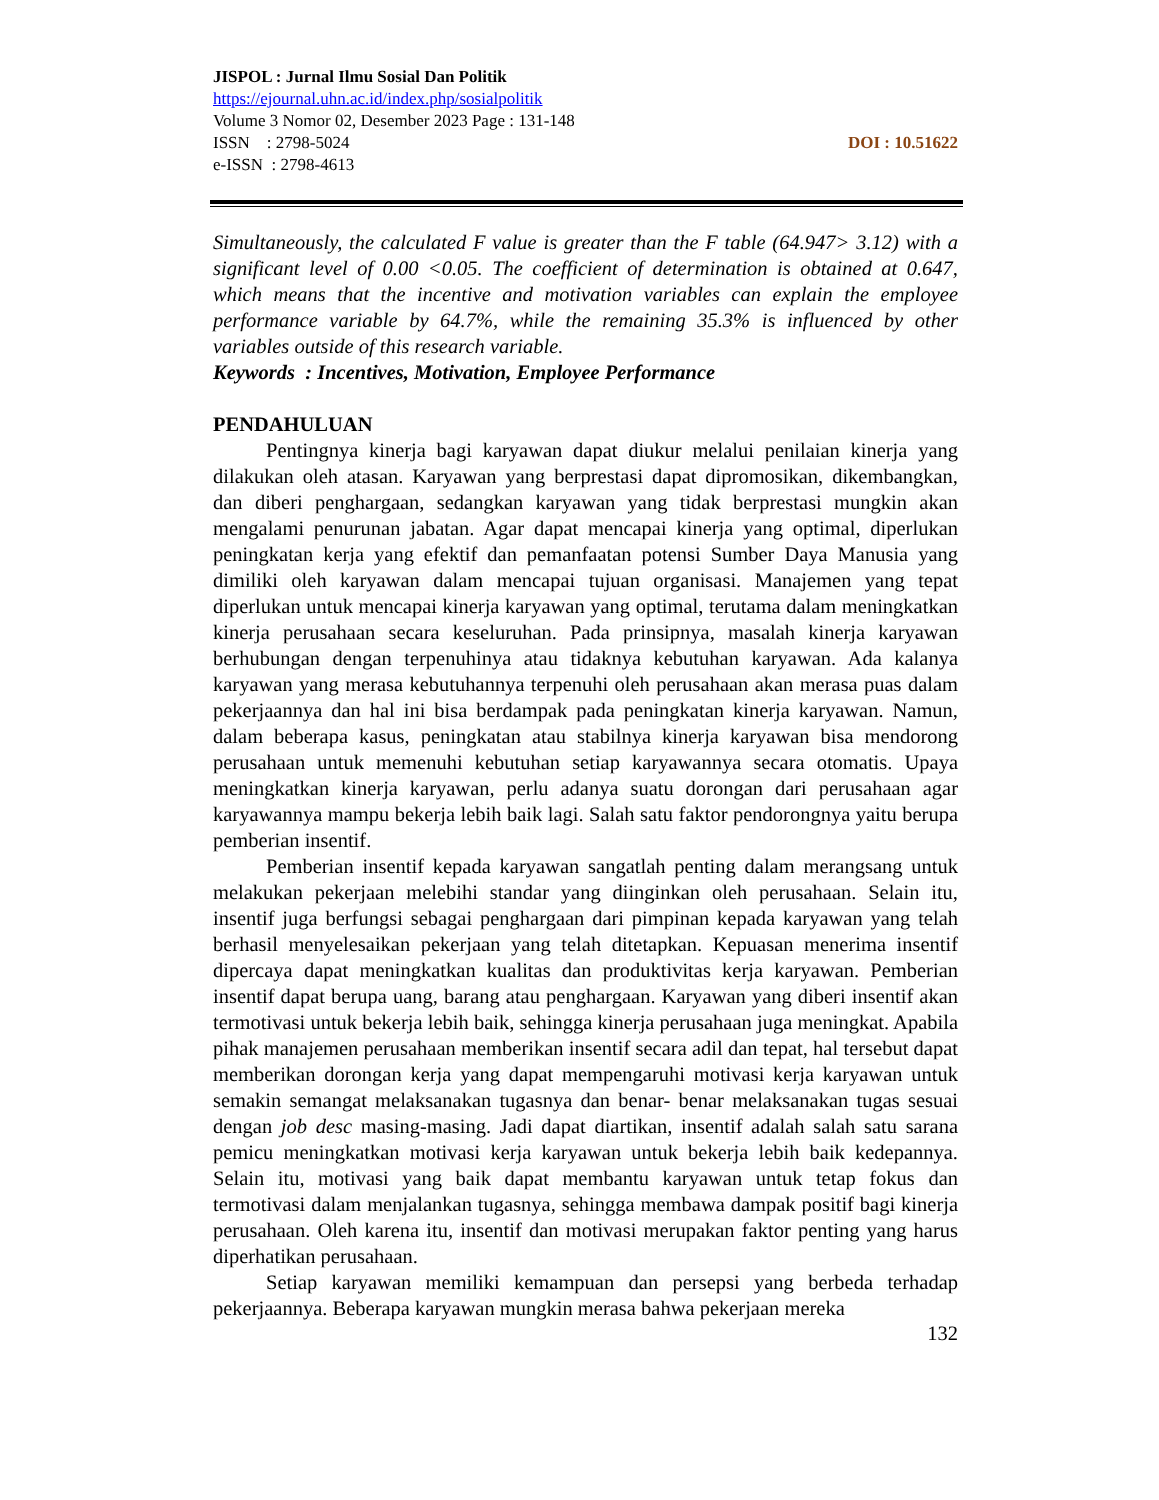JISPOL : Jurnal Ilmu Sosial Dan Politik
https://ejournal.uhn.ac.id/index.php/sosialpolitik
Volume 3 Nomor 02, Desember 2023 Page : 131-148
ISSN : 2798-5024 DOI : 10.51622
e-ISSN : 2798-4613
Simultaneously, the calculated F value is greater than the F table (64.947> 3.12) with a significant level of 0.00 <0.05. The coefficient of determination is obtained at 0.647, which means that the incentive and motivation variables can explain the employee performance variable by 64.7%, while the remaining 35.3% is influenced by other variables outside of this research variable.
Keywords : Incentives, Motivation, Employee Performance
PENDAHULUAN
Pentingnya kinerja bagi karyawan dapat diukur melalui penilaian kinerja yang dilakukan oleh atasan. Karyawan yang berprestasi dapat dipromosikan, dikembangkan, dan diberi penghargaan, sedangkan karyawan yang tidak berprestasi mungkin akan mengalami penurunan jabatan. Agar dapat mencapai kinerja yang optimal, diperlukan peningkatan kerja yang efektif dan pemanfaatan potensi Sumber Daya Manusia yang dimiliki oleh karyawan dalam mencapai tujuan organisasi. Manajemen yang tepat diperlukan untuk mencapai kinerja karyawan yang optimal, terutama dalam meningkatkan kinerja perusahaan secara keseluruhan. Pada prinsipnya, masalah kinerja karyawan berhubungan dengan terpenuhinya atau tidaknya kebutuhan karyawan. Ada kalanya karyawan yang merasa kebutuhannya terpenuhi oleh perusahaan akan merasa puas dalam pekerjaannya dan hal ini bisa berdampak pada peningkatan kinerja karyawan. Namun, dalam beberapa kasus, peningkatan atau stabilnya kinerja karyawan bisa mendorong perusahaan untuk memenuhi kebutuhan setiap karyawannya secara otomatis. Upaya meningkatkan kinerja karyawan, perlu adanya suatu dorongan dari perusahaan agar karyawannya mampu bekerja lebih baik lagi. Salah satu faktor pendorongnya yaitu berupa pemberian insentif.
Pemberian insentif kepada karyawan sangatlah penting dalam merangsang untuk melakukan pekerjaan melebihi standar yang diinginkan oleh perusahaan. Selain itu, insentif juga berfungsi sebagai penghargaan dari pimpinan kepada karyawan yang telah berhasil menyelesaikan pekerjaan yang telah ditetapkan. Kepuasan menerima insentif dipercaya dapat meningkatkan kualitas dan produktivitas kerja karyawan. Pemberian insentif dapat berupa uang, barang atau penghargaan. Karyawan yang diberi insentif akan termotivasi untuk bekerja lebih baik, sehingga kinerja perusahaan juga meningkat. Apabila pihak manajemen perusahaan memberikan insentif secara adil dan tepat, hal tersebut dapat memberikan dorongan kerja yang dapat mempengaruhi motivasi kerja karyawan untuk semakin semangat melaksanakan tugasnya dan benar- benar melaksanakan tugas sesuai dengan job desc masing-masing. Jadi dapat diartikan, insentif adalah salah satu sarana pemicu meningkatkan motivasi kerja karyawan untuk bekerja lebih baik kedepannya. Selain itu, motivasi yang baik dapat membantu karyawan untuk tetap fokus dan termotivasi dalam menjalankan tugasnya, sehingga membawa dampak positif bagi kinerja perusahaan. Oleh karena itu, insentif dan motivasi merupakan faktor penting yang harus diperhatikan perusahaan.
Setiap karyawan memiliki kemampuan dan persepsi yang berbeda terhadap pekerjaannya. Beberapa karyawan mungkin merasa bahwa pekerjaan mereka
132